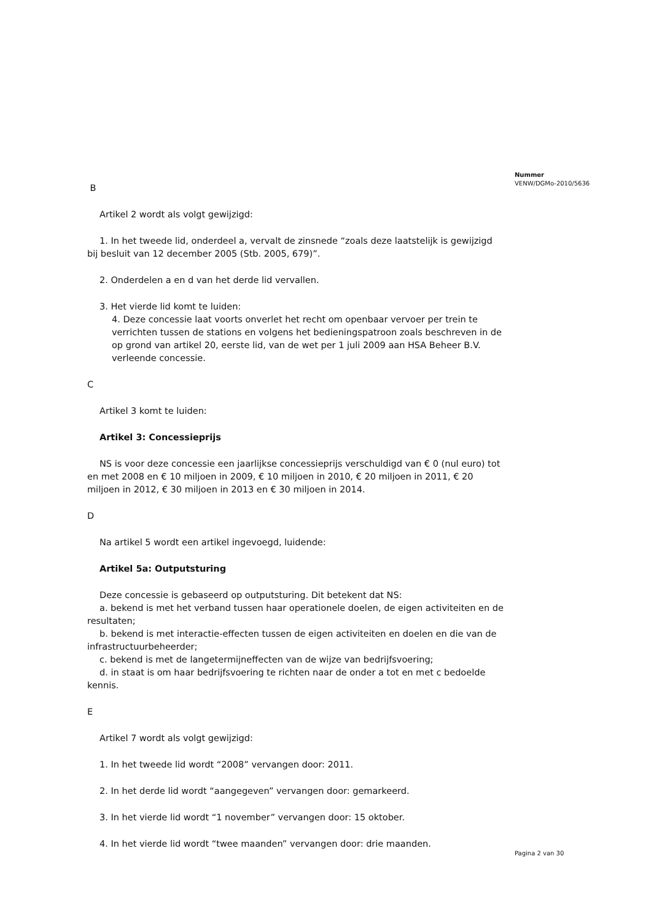Nummer
VENW/DGMo-2010/5636
B
Artikel 2 wordt als volgt gewijzigd:
1. In het tweede lid, onderdeel a, vervalt de zinsnede “zoals deze laatstelijk is gewijzigd bij besluit van 12 december 2005 (Stb. 2005, 679)”.
2. Onderdelen a en d van het derde lid vervallen.
3. Het vierde lid komt te luiden:
4. Deze concessie laat voorts onverlet het recht om openbaar vervoer per trein te verrichten tussen de stations en volgens het bedieningspatroon zoals beschreven in de op grond van artikel 20, eerste lid, van de wet per 1 juli 2009 aan HSA Beheer B.V. verleende concessie.
C
Artikel 3 komt te luiden:
Artikel 3: Concessieprijs
NS is voor deze concessie een jaarlijkse concessieprijs verschuldigd van € 0 (nul euro) tot en met 2008 en € 10 miljoen in 2009, € 10 miljoen in 2010, € 20 miljoen in 2011, € 20 miljoen in 2012, € 30 miljoen in 2013 en € 30 miljoen in 2014.
D
Na artikel 5 wordt een artikel ingevoegd, luidende:
Artikel 5a: Outputsturing
Deze concessie is gebaseerd op outputsturing. Dit betekent dat NS:
a. bekend is met het verband tussen haar operationele doelen, de eigen activiteiten en de resultaten;
b. bekend is met interactie-effecten tussen de eigen activiteiten en doelen en die van de infrastructuurbeheerder;
c. bekend is met de langetermijneffecten van de wijze van bedrijfsvoering;
d. in staat is om haar bedrijfsvoering te richten naar de onder a tot en met c bedoelde kennis.
E
Artikel 7 wordt als volgt gewijzigd:
1. In het tweede lid wordt “2008” vervangen door: 2011.
2. In het derde lid wordt “aangegeven” vervangen door: gemarkeerd.
3. In het vierde lid wordt “1 november” vervangen door: 15 oktober.
4. In het vierde lid wordt “twee maanden” vervangen door: drie maanden.
Pagina 2 van 30